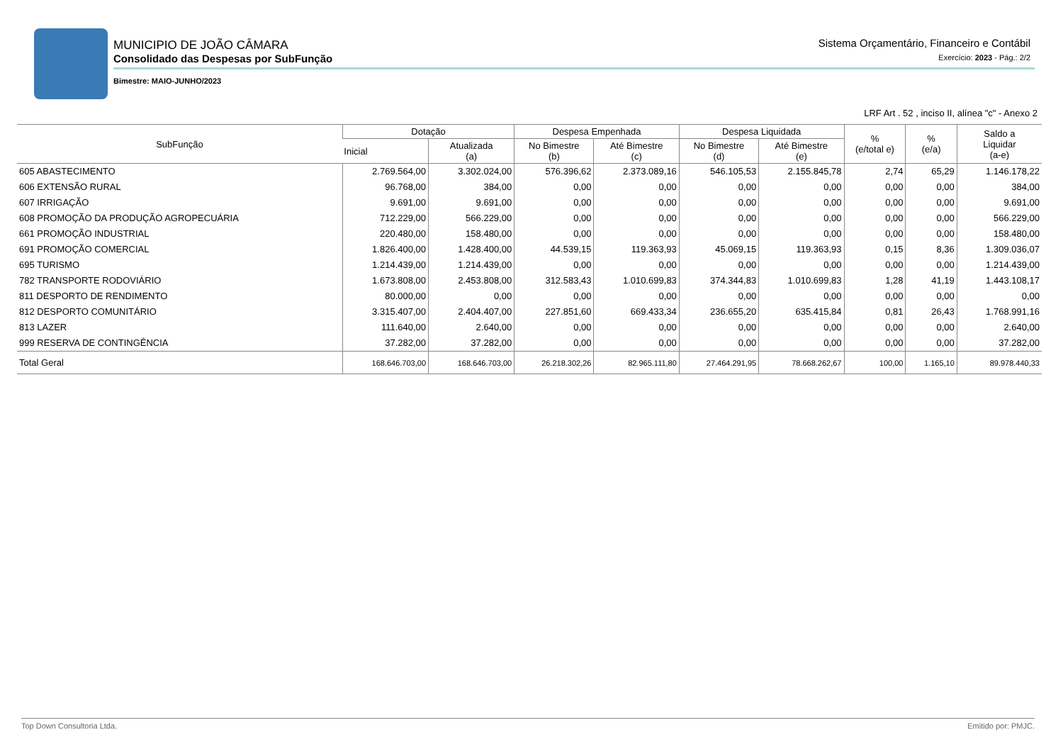MUNICIPIO DE JOÃO CÂMARA
Consolidado das Despesas por SubFunção
Bimestre: MAIO-JUNHO/2023
Sistema Orçamentário, Financeiro e Contábil
Exercício: 2023 - Pág.: 2/2
LRF Art . 52 , inciso II, alínea "c" - Anexo 2
| SubFunção | Dotação | | Despesa Empenhada | | Despesa Liquidada | | % (e/total e) | % (e/a) | Saldo a Liquidar (a-e) |
| --- | --- | --- | --- | --- | --- | --- | --- | --- | --- |
| | Inicial | Atualizada (a) | No Bimestre (b) | Até Bimestre (c) | No Bimestre (d) | Até Bimestre (e) | | | |
| 605 ABASTECIMENTO | 2.769.564,00 | 3.302.024,00 | 576.396,62 | 2.373.089,16 | 546.105,53 | 2.155.845,78 | 2,74 | 65,29 | 1.146.178,22 |
| 606 EXTENSÃO RURAL | 96.768,00 | 384,00 | 0,00 | 0,00 | 0,00 | 0,00 | 0,00 | 0,00 | 384,00 |
| 607 IRRIGAÇÃO | 9.691,00 | 9.691,00 | 0,00 | 0,00 | 0,00 | 0,00 | 0,00 | 0,00 | 9.691,00 |
| 608 PROMOÇÃO DA PRODUÇÃO AGROPECUÁRIA | 712.229,00 | 566.229,00 | 0,00 | 0,00 | 0,00 | 0,00 | 0,00 | 0,00 | 566.229,00 |
| 661 PROMOÇÃO INDUSTRIAL | 220.480,00 | 158.480,00 | 0,00 | 0,00 | 0,00 | 0,00 | 0,00 | 0,00 | 158.480,00 |
| 691 PROMOÇÃO COMERCIAL | 1.826.400,00 | 1.428.400,00 | 44.539,15 | 119.363,93 | 45.069,15 | 119.363,93 | 0,15 | 8,36 | 1.309.036,07 |
| 695 TURISMO | 1.214.439,00 | 1.214.439,00 | 0,00 | 0,00 | 0,00 | 0,00 | 0,00 | 0,00 | 1.214.439,00 |
| 782 TRANSPORTE RODOVIÁRIO | 1.673.808,00 | 2.453.808,00 | 312.583,43 | 1.010.699,83 | 374.344,83 | 1.010.699,83 | 1,28 | 41,19 | 1.443.108,17 |
| 811 DESPORTO DE RENDIMENTO | 80.000,00 | 0,00 | 0,00 | 0,00 | 0,00 | 0,00 | 0,00 | 0,00 | 0,00 |
| 812 DESPORTO COMUNITÁRIO | 3.315.407,00 | 2.404.407,00 | 227.851,60 | 669.433,34 | 236.655,20 | 635.415,84 | 0,81 | 26,43 | 1.768.991,16 |
| 813 LAZER | 111.640,00 | 2.640,00 | 0,00 | 0,00 | 0,00 | 0,00 | 0,00 | 0,00 | 2.640,00 |
| 999 RESERVA DE CONTINGÊNCIA | 37.282,00 | 37.282,00 | 0,00 | 0,00 | 0,00 | 0,00 | 0,00 | 0,00 | 37.282,00 |
| Total Geral | 168.646.703,00 | 168.646.703,00 | 26.218.302,26 | 82.965.111,80 | 27.464.291,95 | 78.668.262,67 | 100,00 | 1.165,10 | 89.978.440,33 |
Top Down Consultoria Ltda. Emitido por: PMJC.